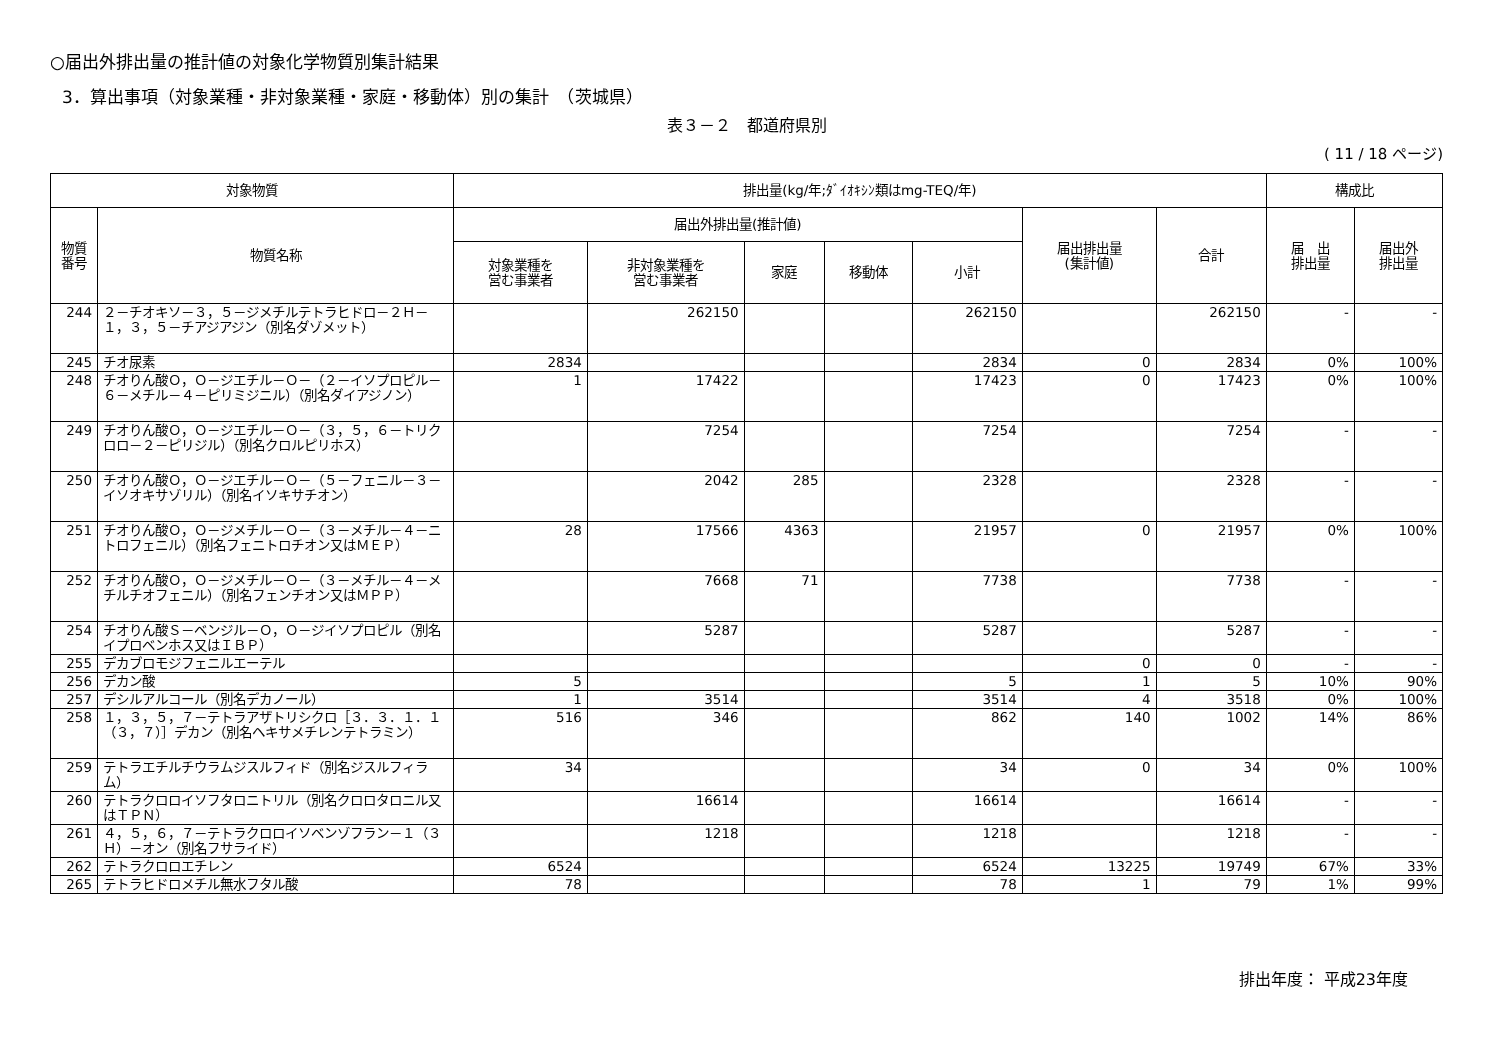○届出外排出量の推計値の対象化学物質別集計結果
3．算出事項（対象業種・非対象業種・家庭・移動体）別の集計　（茨城県）
表３－２　都道府県別
( 11 / 18 ページ)
| 対象物質 | | 排出量(kg/年;ﾀﾞｲｵｷｼﾝ類はmg-TEQ/年) | | | | | | | 構成比 | |
| --- | --- | --- | --- | --- | --- | --- | --- | --- | --- | --- |
| 物質 番号 | 物質名称 | 届出外排出量(推計値) | | | | | 届出排出量 (集計値) | 合計 | 届 出 排出量 | 届出外 排出量 |
| | | 対象業種を 営む事業者 | 非対象業種を 営む事業者 | 家庭 | 移動体 | 小計 | | | | |
| 244 | ２－チオキソ－３，５－ジメチルテトラヒドロ－２Ｈ－１，３，５－チアジアジン（別名ダゾメット） | | 262150 | | | 262150 | | 262150 | - | - |
| 245 | チオ尿素 | 2834 | | | | 2834 | 0 | 2834 | 0% | 100% |
| 248 | チオりん酸Ｏ，Ｏ－ジエチル－Ｏ－（２－イソプロピル－６－メチル－４－ピリミジニル）（別名ダイアジノン） | 1 | 17422 | | | 17423 | 0 | 17423 | 0% | 100% |
| 249 | チオりん酸Ｏ，Ｏ－ジエチル－Ｏ－（３，５，６－トリクロロ－２－ピリジル）（別名クロルピリホス） | | 7254 | | | 7254 | | 7254 | - | - |
| 250 | チオりん酸Ｏ，Ｏ－ジエチル－Ｏ－（５－フェニル－３－イソオキサゾリル）（別名イソキサチオン） | | 2042 | 285 | | 2328 | | 2328 | - | - |
| 251 | チオりん酸Ｏ，Ｏ－ジメチル－Ｏ－（３－メチル－４－ニトロフェニル）（別名フェニトロチオン又はＭＥＰ） | 28 | 17566 | 4363 | | 21957 | 0 | 21957 | 0% | 100% |
| 252 | チオりん酸Ｏ，Ｏ－ジメチル－Ｏ－（３－メチル－４－メチルチオフェニル）（別名フェンチオン又はＭＰＰ） | | 7668 | 71 | | 7738 | | 7738 | - | - |
| 254 | チオりん酸Ｓ－ベンジル－Ｏ，Ｏ－ジイソプロピル（別名イプロベンホス又はＩＢＰ） | | 5287 | | | 5287 | | 5287 | - | - |
| 255 | デカブロモジフェニルエーテル | | | | | | 0 | 0 | - | - |
| 256 | デカン酸 | 5 | | | | 5 | 1 | 5 | 10% | 90% |
| 257 | デシルアルコール（別名デカノール） | 1 | 3514 | | | 3514 | 4 | 3518 | 0% | 100% |
| 258 | １，３，５，７－テトラアザトリシクロ［３．３．１．１（３，７）］デカン（別名ヘキサメチレンテトラミン） | 516 | 346 | | | 862 | 140 | 1002 | 14% | 86% |
| 259 | テトラエチルチウラムジスルフィド（別名ジスルフィラム） | 34 | | | | 34 | 0 | 34 | 0% | 100% |
| 260 | テトラクロロイソフタロニトリル（別名クロロタロニル又はＴＰＮ） | | 16614 | | | 16614 | | 16614 | - | - |
| 261 | ４，５，６，７－テトラクロロイソベンゾフラン－１（３Ｈ）－オン（別名フサライド） | | 1218 | | | 1218 | | 1218 | - | - |
| 262 | テトラクロロエチレン | 6524 | | | | 6524 | 13225 | 19749 | 67% | 33% |
| 265 | テトラヒドロメチル無水フタル酸 | 78 | | | | 78 | 1 | 79 | 1% | 99% |
排出年度： 平成23年度